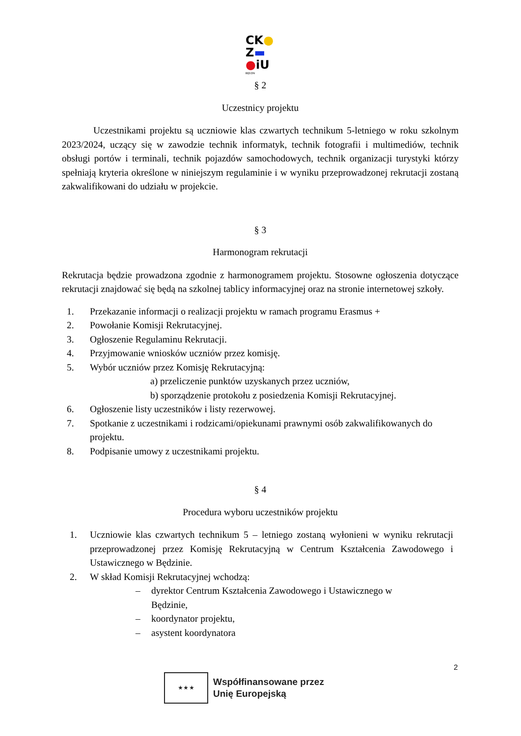CK●
Z▬
●iU
BĘDZIN
§ 2
Uczestnicy projektu
Uczestnikami projektu są uczniowie klas czwartych technikum 5-letniego w roku szkolnym 2023/2024, uczący się w zawodzie technik informatyk, technik fotografii i multimediów, technik obsługi portów i terminali, technik pojazdów samochodowych, technik organizacji turystyki którzy spełniają kryteria określone w niniejszym regulaminie i w wyniku przeprowadzonej rekrutacji zostaną zakwalifikowani do udziału w projekcie.
§ 3
Harmonogram rekrutacji
Rekrutacja będzie prowadzona zgodnie z harmonogramem projektu. Stosowne ogłoszenia dotyczące rekrutacji znajdować się będą na szkolnej tablicy informacyjnej oraz na stronie internetowej szkoły.
1. Przekazanie informacji o realizacji projektu w ramach programu Erasmus +
2. Powołanie Komisji Rekrutacyjnej.
3. Ogłoszenie Regulaminu Rekrutacji.
4. Przyjmowanie wniosków uczniów przez komisję.
5. Wybór uczniów przez Komisję Rekrutacyjną:
a) przeliczenie punktów uzyskanych przez uczniów,
b) sporządzenie protokołu z posiedzenia Komisji Rekrutacyjnej.
6. Ogłoszenie listy uczestników i listy rezerwowej.
7. Spotkanie z uczestnikami i rodzicami/opiekunami prawnymi osób zakwalifikowanych do projektu.
8. Podpisanie umowy z uczestnikami projektu.
§ 4
Procedura wyboru uczestników projektu
1. Uczniowie klas czwartych technikum 5 – letniego zostaną wyłonieni w wyniku rekrutacji przeprowadzonej przez Komisję Rekrutacyjną w Centrum Kształcenia Zawodowego i Ustawicznego w Będzinie.
2. W skład Komisji Rekrutacyjnej wchodzą:
– dyrektor Centrum Kształcenia Zawodowego i Ustawicznego w Będzinie,
– koordynator projektu,
– asystent koordynatora
2
★ ★ ★
Współfinansowane przez
Unię Europejską